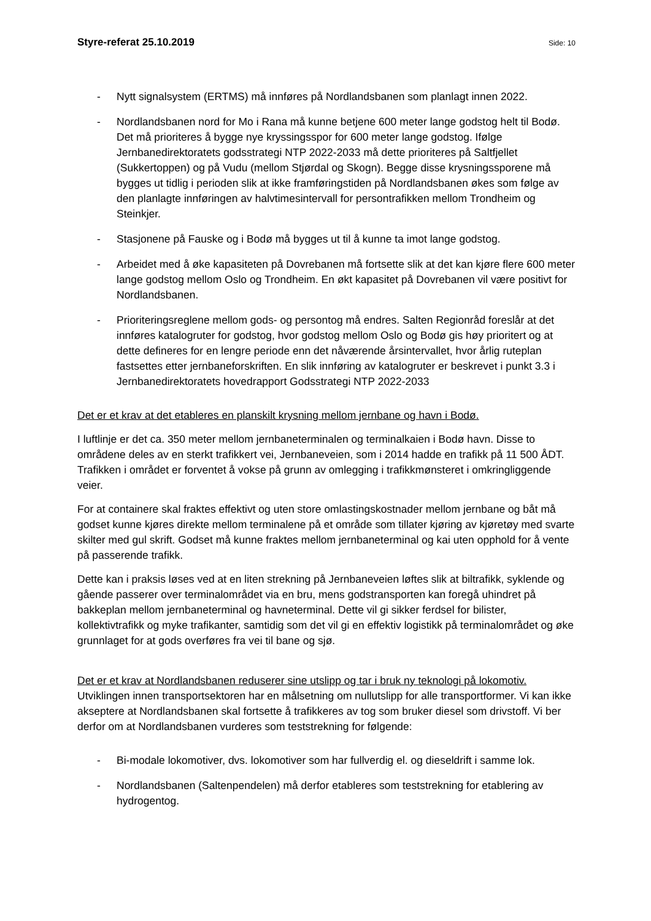Styre-referat 25.10.2019 Side: 10
- Nytt signalsystem (ERTMS) må innføres på Nordlandsbanen som planlagt innen 2022.
- Nordlandsbanen nord for Mo i Rana må kunne betjene 600 meter lange godstog helt til Bodø. Det må prioriteres å bygge nye kryssingsspor for 600 meter lange godstog. Ifølge Jernbanedirektoratets godsstrategi NTP 2022-2033 må dette prioriteres på Saltfjellet (Sukkertoppen) og på Vudu (mellom Stjørdal og Skogn). Begge disse krysningssporene må bygges ut tidlig i perioden slik at ikke framføringstiden på Nordlandsbanen økes som følge av den planlagte innføringen av halvtimesintervall for persontrafikken mellom Trondheim og Steinkjer.
- Stasjonene på Fauske og i Bodø må bygges ut til å kunne ta imot lange godstog.
- Arbeidet med å øke kapasiteten på Dovrebanen må fortsette slik at det kan kjøre flere 600 meter lange godstog mellom Oslo og Trondheim. En økt kapasitet på Dovrebanen vil være positivt for Nordlandsbanen.
- Prioriteringsreglene mellom gods- og persontog må endres. Salten Regionråd foreslår at det innføres katalogruter for godstog, hvor godstog mellom Oslo og Bodø gis høy prioritert og at dette defineres for en lengre periode enn det nåværende årsintervallet, hvor årlig ruteplan fastsettes etter jernbaneforskriften. En slik innføring av katalogruter er beskrevet i punkt 3.3 i Jernbanedirektoratets hovedrapport Godsstrategi NTP 2022-2033
Det er et krav at det etableres en planskilt krysning mellom jernbane og havn i Bodø.
I luftlinje er det ca. 350 meter mellom jernbaneterminalen og terminalkaien i Bodø havn. Disse to områdene deles av en sterkt trafikkert vei, Jernbaneveien, som i 2014 hadde en trafikk på 11 500 ÅDT. Trafikken i området er forventet å vokse på grunn av omlegging i trafikkmønsteret i omkringliggende veier.
For at containere skal fraktes effektivt og uten store omlastingskostnader mellom jernbane og båt må godset kunne kjøres direkte mellom terminalene på et område som tillater kjøring av kjøretøy med svarte skilter med gul skrift. Godset må kunne fraktes mellom jernbaneterminal og kai uten opphold for å vente på passerende trafikk.
Dette kan i praksis løses ved at en liten strekning på Jernbaneveien løftes slik at biltrafikk, syklende og gående passerer over terminalområdet via en bru, mens godstransporten kan foregå uhindret på bakkeplan mellom jernbaneterminal og havneterminal. Dette vil gi sikker ferdsel for bilister, kollektivtrafikk og myke trafikanter, samtidig som det vil gi en effektiv logistikk på terminalområdet og øke grunnlaget for at gods overføres fra vei til bane og sjø.
Det er et krav at Nordlandsbanen reduserer sine utslipp og tar i bruk ny teknologi på lokomotiv.
Utviklingen innen transportsektoren har en målsetning om nullutslipp for alle transportformer. Vi kan ikke akseptere at Nordlandsbanen skal fortsette å trafikkeres av tog som bruker diesel som drivstoff. Vi ber derfor om at Nordlandsbanen vurderes som teststrekning for følgende:
- Bi-modale lokomotiver, dvs. lokomotiver som har fullverdig el. og dieseldrift i samme lok.
- Nordlandsbanen (Saltenpendelen) må derfor etableres som teststrekning for etablering av hydrogentog.